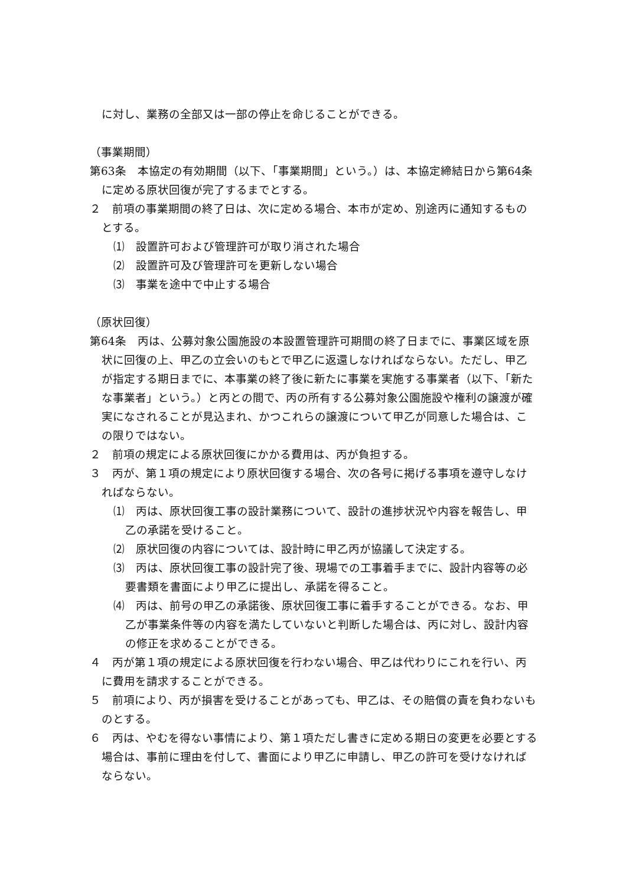に対し、業務の全部又は一部の停止を命じることができる。
（事業期間）
第63条　本協定の有効期間（以下、「事業期間」という。）は、本協定締結日から第64条に定める原状回復が完了するまでとする。
２　前項の事業期間の終了日は、次に定める場合、本市が定め、別途丙に通知するものとする。
⑴　設置許可および管理許可が取り消された場合
⑵　設置許可及び管理許可を更新しない場合
⑶　事業を途中で中止する場合
（原状回復）
第64条　丙は、公募対象公園施設の本設置管理許可期間の終了日までに、事業区域を原状に回復の上、甲乙の立会いのもとで甲乙に返還しなければならない。ただし、甲乙が指定する期日までに、本事業の終了後に新たに事業を実施する事業者（以下、「新たな事業者」という。）と丙との間で、丙の所有する公募対象公園施設や権利の譲渡が確実になされることが見込まれ、かつこれらの譲渡について甲乙が同意した場合は、この限りではない。
２　前項の規定による原状回復にかかる費用は、丙が負担する。
３　丙が、第１項の規定により原状回復する場合、次の各号に掲げる事項を遵守しなければならない。
⑴　丙は、原状回復工事の設計業務について、設計の進捗状況や内容を報告し、甲乙の承諾を受けること。
⑵　原状回復の内容については、設計時に甲乙丙が協議して決定する。
⑶　丙は、原状回復工事の設計完了後、現場での工事着手までに、設計内容等の必要書類を書面により甲乙に提出し、承諾を得ること。
⑷　丙は、前号の甲乙の承諾後、原状回復工事に着手することができる。なお、甲乙が事業条件等の内容を満たしていないと判断した場合は、丙に対し、設計内容の修正を求めることができる。
４　丙が第１項の規定による原状回復を行わない場合、甲乙は代わりにこれを行い、丙に費用を請求することができる。
５　前項により、丙が損害を受けることがあっても、甲乙は、その賠償の責を負わないものとする。
６　丙は、やむを得ない事情により、第１項ただし書きに定める期日の変更を必要とする場合は、事前に理由を付して、書面により甲乙に申請し、甲乙の許可を受けなければならない。